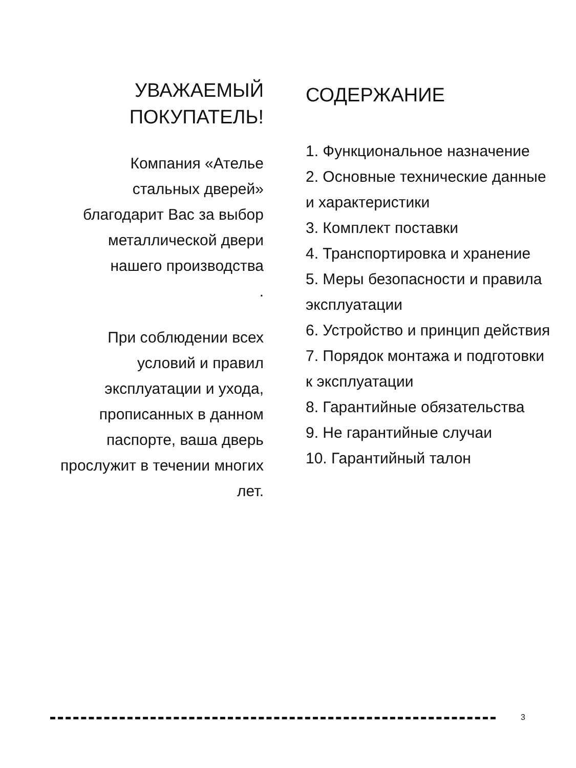УВАЖАЕМЫЙ ПОКУПАТЕЛЬ!
Компания «Ателье стальных дверей» благодарит Вас за выбор металлической двери нашего производства
.
При соблюдении всех условий и правил эксплуатации и ухода, прописанных в данном паспорте, ваша дверь прослужит в течении многих лет.
СОДЕРЖАНИЕ
1. Функциональное назначение
2. Основные технические данные и характеристики
3. Комплект поставки
4. Транспортировка и хранение
5. Меры безопасности и правила эксплуатации
6. Устройство и принцип действия
7. Порядок монтажа и подготовки к эксплуатации
8. Гарантийные обязательства
9. Не гарантийные случаи
10. Гарантийный талон
3